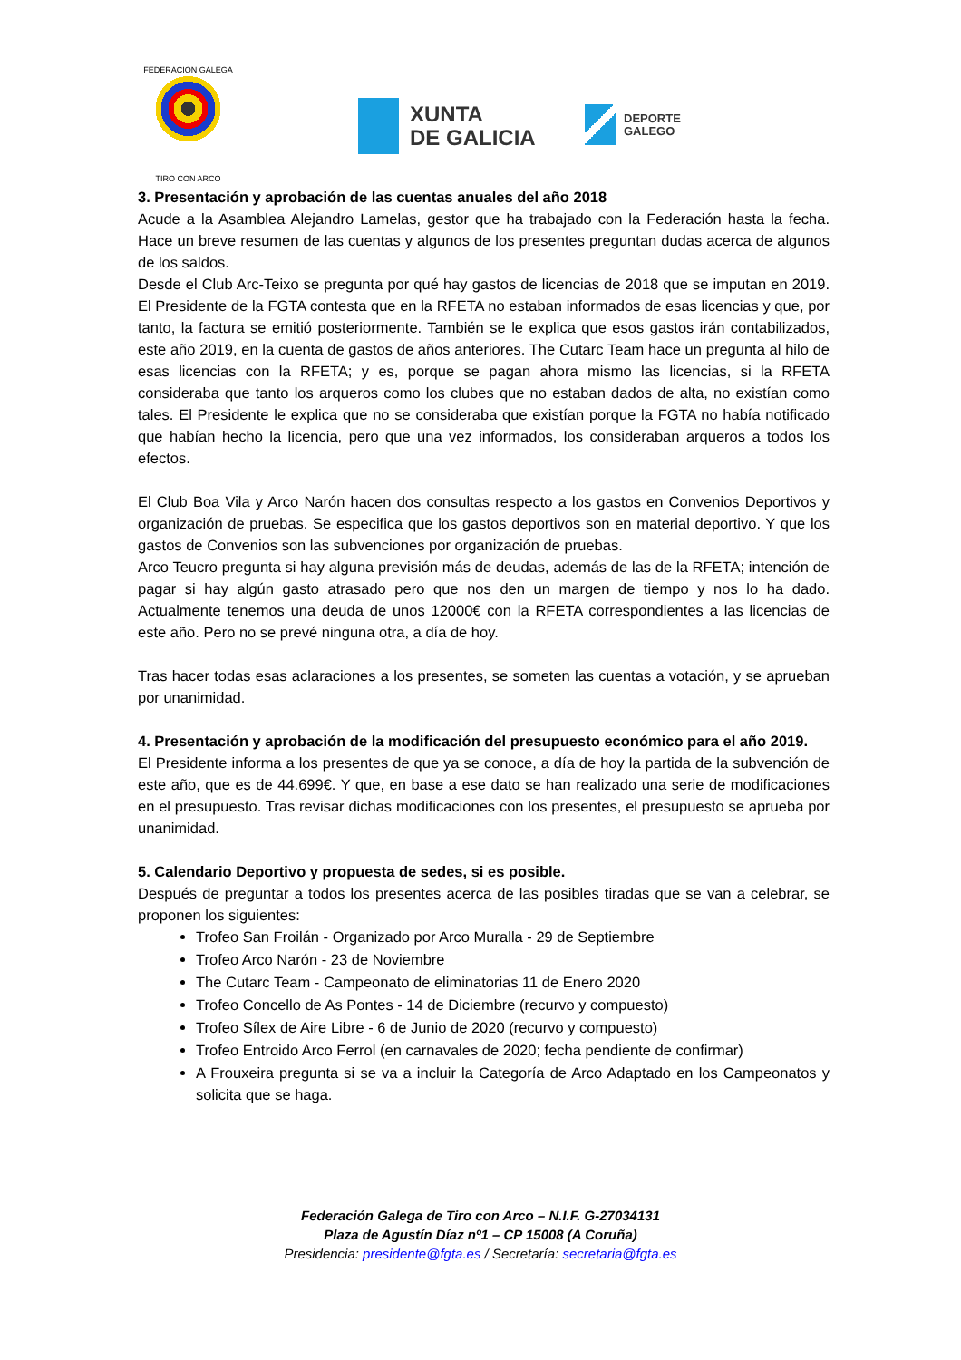FEDERACION GALEGA
TIRO CON ARCO
XUNTA
DE GALICIA
DEPORTE
GALEGO
3. Presentación y aprobación de las cuentas anuales del año 2018
Acude a la Asamblea Alejandro Lamelas, gestor que ha trabajado con la Federación hasta la fecha. Hace un breve resumen de las cuentas y algunos de los presentes preguntan dudas acerca de algunos de los saldos.
Desde el Club Arc-Teixo se pregunta por qué hay gastos de licencias de 2018 que se imputan en 2019. El Presidente de la FGTA contesta que en la RFETA no estaban informados de esas licencias y que, por tanto, la factura se emitió posteriormente. También se le explica que esos gastos irán contabilizados, este año 2019, en la cuenta de gastos de años anteriores. The Cutarc Team hace un pregunta al hilo de esas licencias con la RFETA; y es, porque se pagan ahora mismo las licencias, si la RFETA consideraba que tanto los arqueros como los clubes que no estaban dados de alta, no existían como tales. El Presidente le explica que no se consideraba que existían porque la FGTA no había notificado que habían hecho la licencia, pero que una vez informados, los consideraban arqueros a todos los efectos.
El Club Boa Vila y Arco Narón hacen dos consultas respecto a los gastos en Convenios Deportivos y organización de pruebas. Se especifica que los gastos deportivos son en material deportivo. Y que los gastos de Convenios son las subvenciones por organización de pruebas.
Arco Teucro pregunta si hay alguna previsión más de deudas, además de las de la RFETA; intención de pagar si hay algún gasto atrasado pero que nos den un margen de tiempo y nos lo ha dado. Actualmente tenemos una deuda de unos 12000€ con la RFETA correspondientes a las licencias de este año. Pero no se prevé ninguna otra, a día de hoy.
Tras hacer todas esas aclaraciones a los presentes, se someten las cuentas a votación, y se aprueban por unanimidad.
4. Presentación y aprobación de la modificación del presupuesto económico para el año 2019.
El Presidente informa a los presentes de que ya se conoce, a día de hoy la partida de la subvención de este año, que es de 44.699€. Y que, en base a ese dato se han realizado una serie de modificaciones en el presupuesto. Tras revisar dichas modificaciones con los presentes, el presupuesto se aprueba por unanimidad.
5. Calendario Deportivo y propuesta de sedes, si es posible.
Después de preguntar a todos los presentes acerca de las posibles tiradas que se van a celebrar, se proponen los siguientes:
Trofeo San Froilán - Organizado por Arco Muralla - 29 de Septiembre
Trofeo Arco Narón - 23 de Noviembre
The Cutarc Team - Campeonato de eliminatorias 11 de Enero 2020
Trofeo Concello de As Pontes - 14 de Diciembre (recurvo y compuesto)
Trofeo Sílex de Aire Libre - 6 de Junio de 2020 (recurvo y compuesto)
Trofeo Entroido Arco Ferrol (en carnavales de 2020; fecha pendiente de confirmar)
A Frouxeira pregunta si se va a incluir la Categoría de Arco Adaptado en los Campeonatos y solicita que se haga.
Federación Galega de Tiro con Arco – N.I.F. G-27034131
Plaza de Agustín Díaz nº1 – CP 15008 (A Coruña)
Presidencia: presidente@fgta.es / Secretaría: secretaria@fgta.es